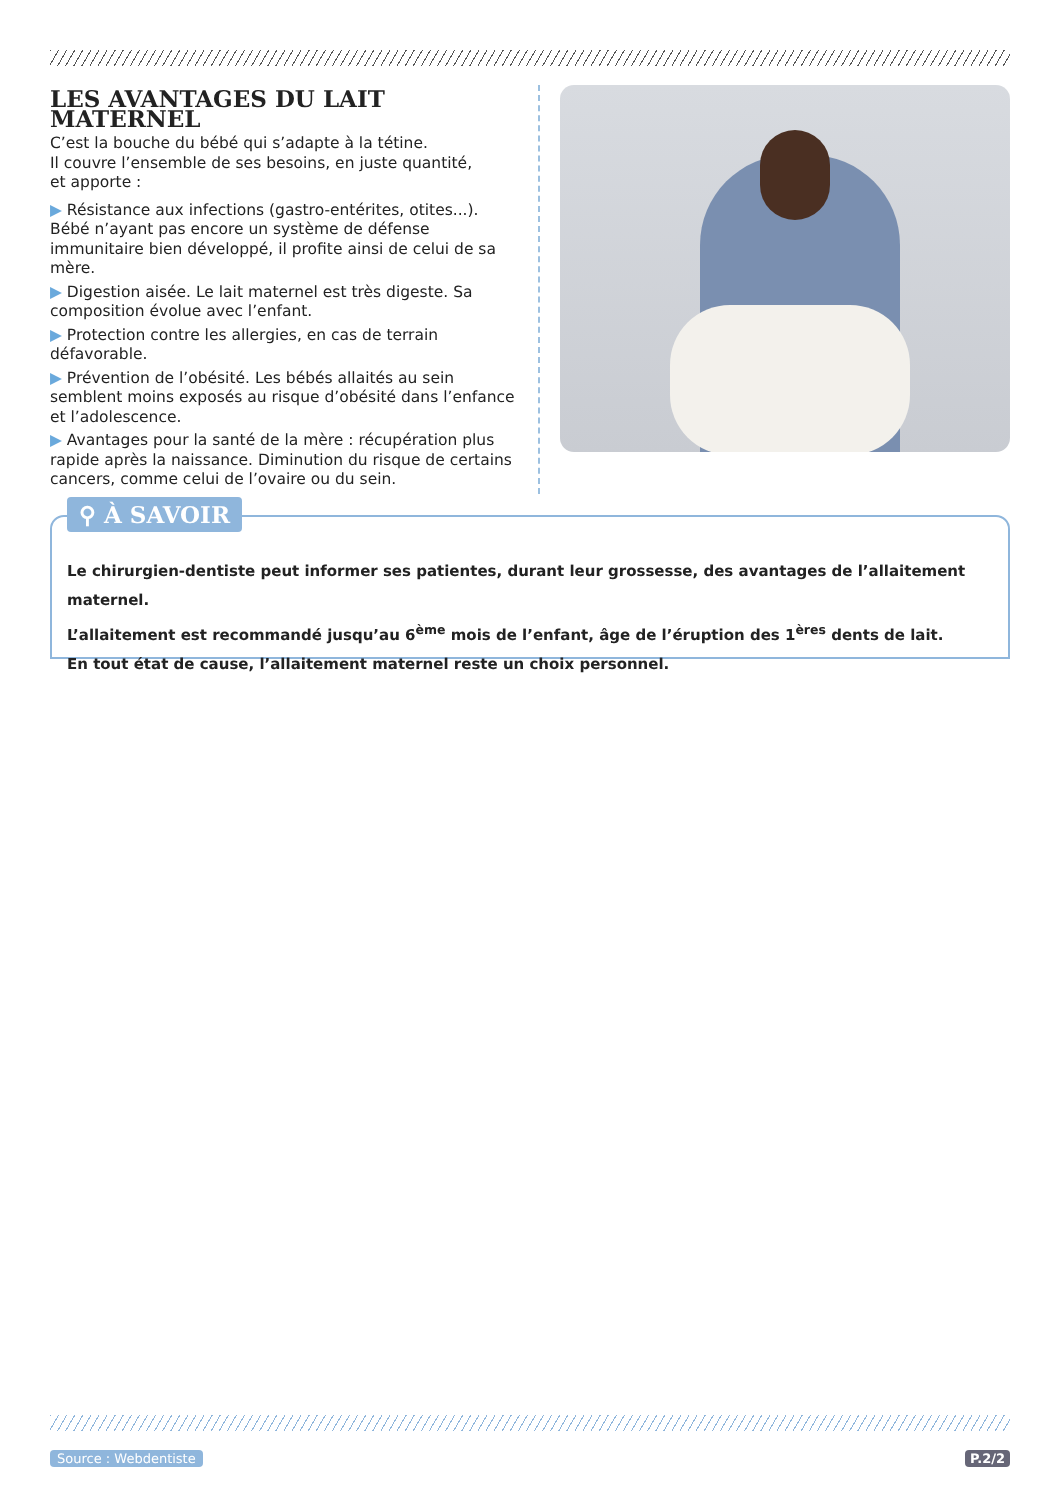LES AVANTAGES DU LAIT MATERNEL
C’est la bouche du bébé qui s’adapte à la tétine.
Il couvre l’ensemble de ses besoins, en juste quantité,
et apporte :
▶ Résistance aux infections (gastro-entérites, otites...). Bébé n’ayant pas encore un système de défense immunitaire bien développé, il profite ainsi de celui de sa mère.
▶ Digestion aisée. Le lait maternel est très digeste. Sa composition évolue avec l’enfant.
▶ Protection contre les allergies, en cas de terrain défavorable.
▶ Prévention de l’obésité. Les bébés allaités au sein semblent moins exposés au risque d’obésité dans l’enfance et l’adolescence.
▶ Avantages pour la santé de la mère : récupération plus rapide après la naissance. Diminution du risque de certains cancers, comme celui de l’ovaire ou du sein.
⚲ À SAVOIR
Le chirurgien-dentiste peut informer ses patientes, durant leur grossesse, des avantages de l’allaitement maternel.
L’allaitement est recommandé jusqu’au 6<sup>ème</sup> mois de l’enfant, âge de l’éruption des 1<sup>ères</sup> dents de lait.
En tout état de cause, l’allaitement maternel reste un choix personnel.
Source : Webdentiste P.2/2